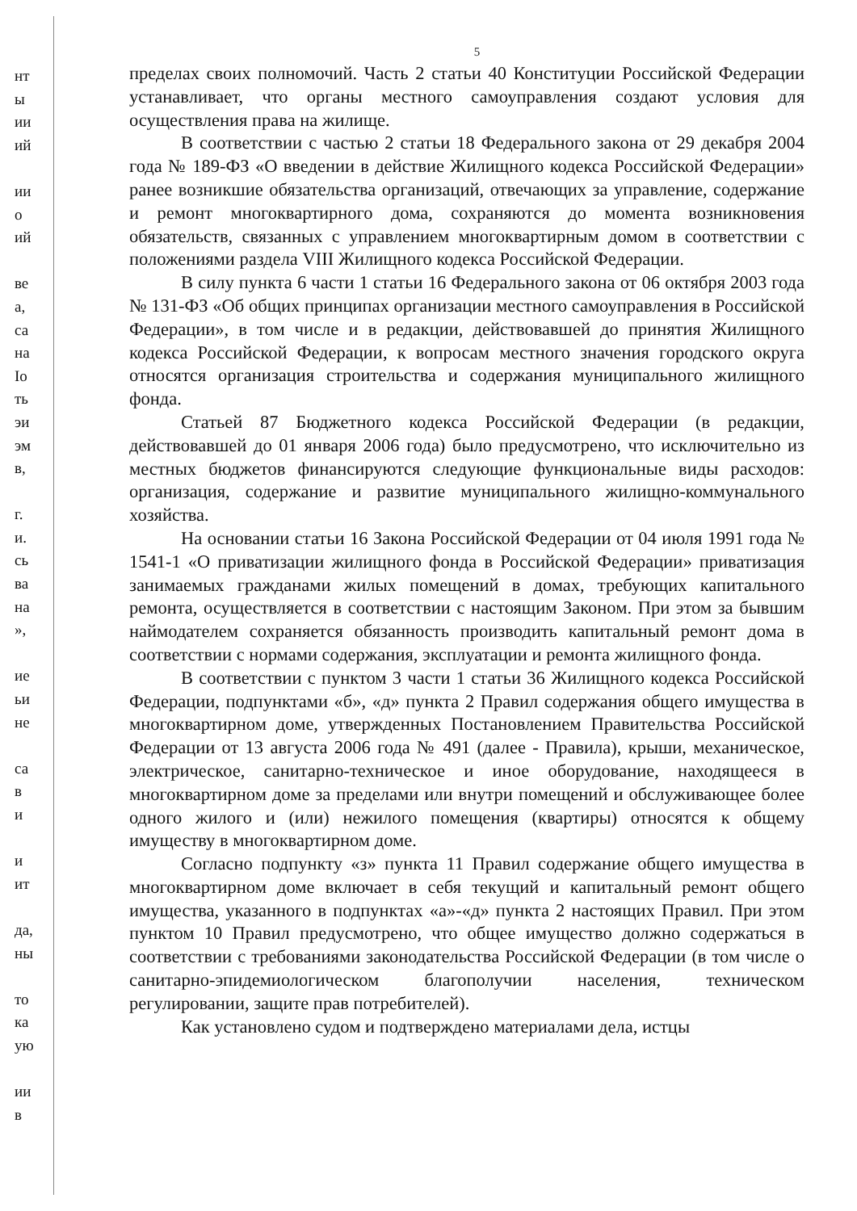нт
ы
ии
ий
ии
о
ий
ве
а,
са
на
Ιо
ть
эи
эм
в,
г.
и.
сь
ва
на
»,
ие
ьи
не
са
в
и
и
ит
да,
ны
то
ка
ую
ии
в
5
пределах своих полномочий. Часть 2 статьи 40 Конституции Российской Федерации устанавливает, что органы местного самоуправления создают условия для осуществления права на жилище.
В соответствии с частью 2 статьи 18 Федерального закона от 29 декабря 2004 года № 189-ФЗ «О введении в действие Жилищного кодекса Российской Федерации» ранее возникшие обязательства организаций, отвечающих за управление, содержание и ремонт многоквартирного дома, сохраняются до момента возникновения обязательств, связанных с управлением многоквартирным домом в соответствии с положениями раздела VIII Жилищного кодекса Российской Федерации.
В силу пункта 6 части 1 статьи 16 Федерального закона от 06 октября 2003 года № 131-ФЗ «Об общих принципах организации местного самоуправления в Российской Федерации», в том числе и в редакции, действовавшей до принятия Жилищного кодекса Российской Федерации, к вопросам местного значения городского округа относятся организация строительства и содержания муниципального жилищного фонда.
Статьей 87 Бюджетного кодекса Российской Федерации (в редакции, действовавшей до 01 января 2006 года) было предусмотрено, что исключительно из местных бюджетов финансируются следующие функциональные виды расходов: организация, содержание и развитие муниципального жилищно-коммунального хозяйства.
На основании статьи 16 Закона Российской Федерации от 04 июля 1991 года № 1541-1 «О приватизации жилищного фонда в Российской Федерации» приватизация занимаемых гражданами жилых помещений в домах, требующих капитального ремонта, осуществляется в соответствии с настоящим Законом. При этом за бывшим наймодателем сохраняется обязанность производить капитальный ремонт дома в соответствии с нормами содержания, эксплуатации и ремонта жилищного фонда.
В соответствии с пунктом 3 части 1 статьи 36 Жилищного кодекса Российской Федерации, подпунктами «б», «д» пункта 2 Правил содержания общего имущества в многоквартирном доме, утвержденных Постановлением Правительства Российской Федерации от 13 августа 2006 года № 491 (далее - Правила), крыши, механическое, электрическое, санитарно-техническое и иное оборудование, находящееся в многоквартирном доме за пределами или внутри помещений и обслуживающее более одного жилого и (или) нежилого помещения (квартиры) относятся к общему имуществу в многоквартирном доме.
Согласно подпункту «з» пункта 11 Правил содержание общего имущества в многоквартирном доме включает в себя текущий и капитальный ремонт общего имущества, указанного в подпунктах «а»-«д» пункта 2 настоящих Правил. При этом пунктом 10 Правил предусмотрено, что общее имущество должно содержаться в соответствии с требованиями законодательства Российской Федерации (в том числе о санитарно-эпидемиологическом благополучии населения, техническом регулировании, защите прав потребителей).
Как установлено судом и подтверждено материалами дела, истцы